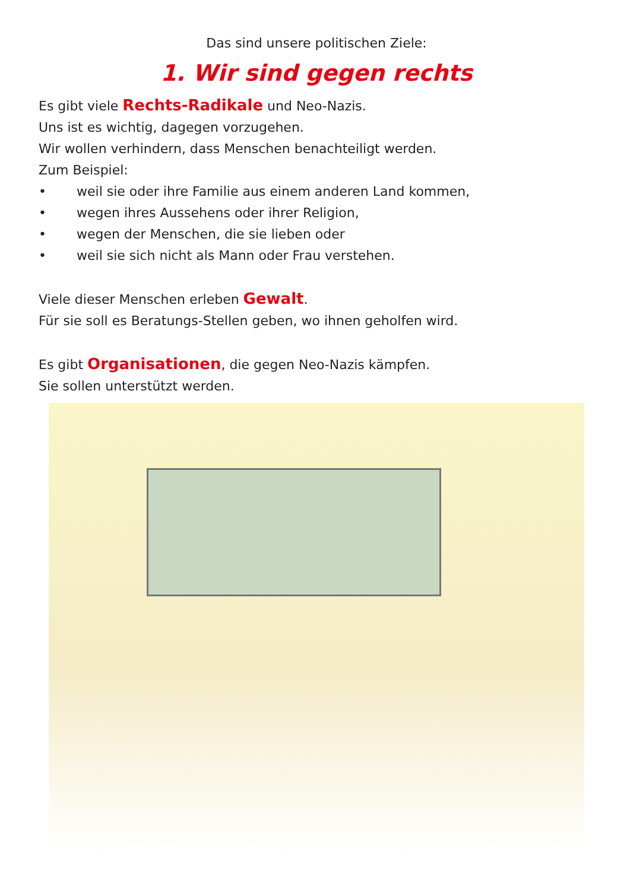Das sind unsere politischen Ziele:
1. Wir sind gegen rechts
Es gibt viele Rechts-Radikale und Neo-Nazis.
Uns ist es wichtig, dagegen vorzugehen.
Wir wollen verhindern, dass Menschen benachteiligt werden.
Zum Beispiel:
• weil sie oder ihre Familie aus einem anderen Land kommen,
• wegen ihres Aussehens oder ihrer Religion,
• wegen der Menschen, die sie lieben oder
• weil sie sich nicht als Mann oder Frau verstehen.
Viele dieser Menschen erleben Gewalt.
Für sie soll es Beratungs-Stellen geben, wo ihnen geholfen wird.
Es gibt Organisationen, die gegen Neo-Nazis kämpfen.
Sie sollen unterstützt werden.